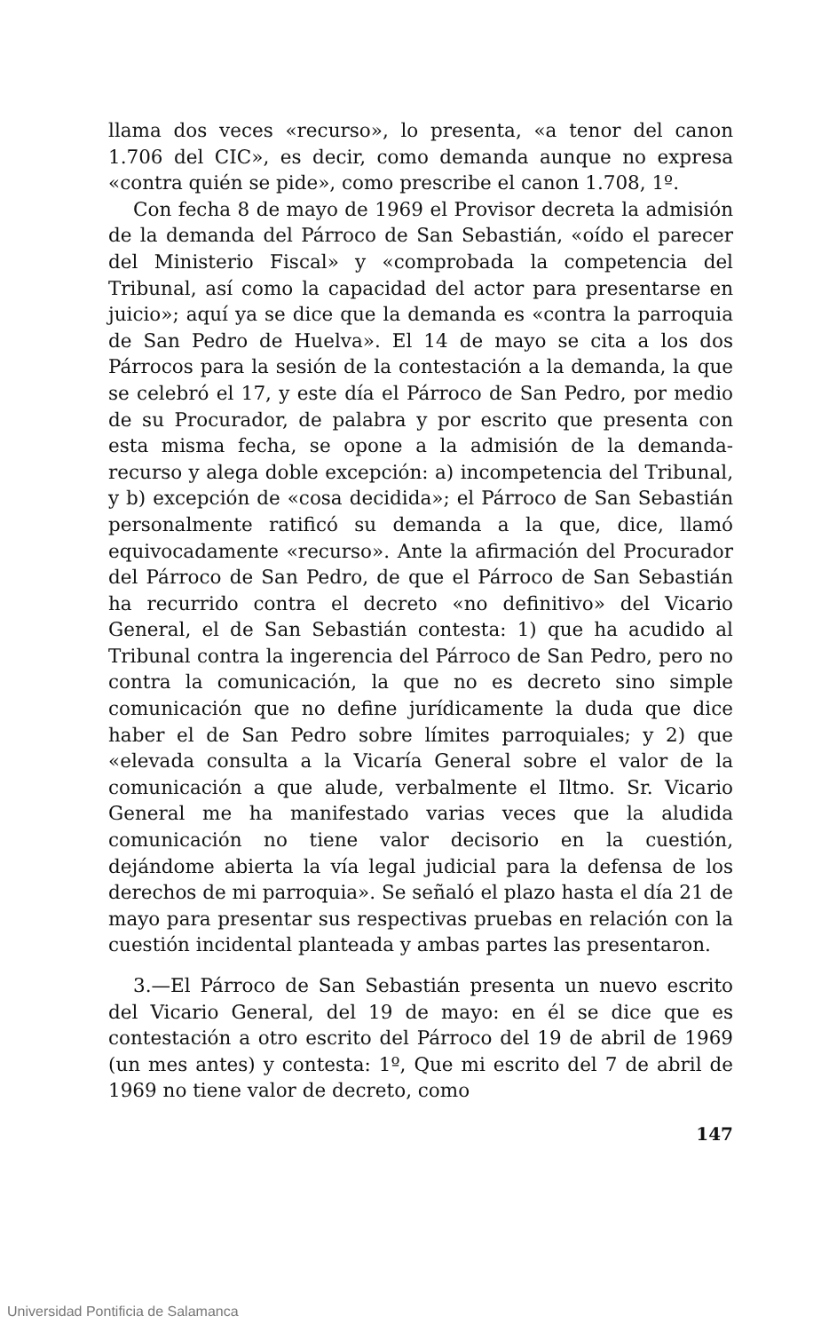llama dos veces «recurso», lo presenta, «a tenor del canon 1.706 del CIC», es decir, como demanda aunque no expresa «contra quién se pide», como prescribe el canon 1.708, 1º.
Con fecha 8 de mayo de 1969 el Provisor decreta la admisión de la demanda del Párroco de San Sebastián, «oído el parecer del Ministerio Fiscal» y «comprobada la competencia del Tribunal, así como la capacidad del actor para presentarse en juicio»; aquí ya se dice que la demanda es «contra la parroquia de San Pedro de Huelva». El 14 de mayo se cita a los dos Párrocos para la sesión de la contestación a la demanda, la que se celebró el 17, y este día el Párroco de San Pedro, por medio de su Procurador, de palabra y por escrito que presenta con esta misma fecha, se opone a la admisión de la demanda-recurso y alega doble excepción: a) incompetencia del Tribunal, y b) excepción de «cosa decidida»; el Párroco de San Sebastián personalmente ratificó su demanda a la que, dice, llamó equivocadamente «recurso». Ante la afirmación del Procurador del Párroco de San Pedro, de que el Párroco de San Sebastián ha recurrido contra el decreto «no definitivo» del Vicario General, el de San Sebastián contesta: 1) que ha acudido al Tribunal contra la ingerencia del Párroco de San Pedro, pero no contra la comunicación, la que no es decreto sino simple comunicación que no define jurídicamente la duda que dice haber el de San Pedro sobre límites parroquiales; y 2) que «elevada consulta a la Vicaría General sobre el valor de la comunicación a que alude, verbalmente el Iltmo. Sr. Vicario General me ha manifestado varias veces que la aludida comunicación no tiene valor decisorio en la cuestión, dejándome abierta la vía legal judicial para la defensa de los derechos de mi parroquia». Se señaló el plazo hasta el día 21 de mayo para presentar sus respectivas pruebas en relación con la cuestión incidental planteada y ambas partes las presentaron.
3.—El Párroco de San Sebastián presenta un nuevo escrito del Vicario General, del 19 de mayo: en él se dice que es contestación a otro escrito del Párroco del 19 de abril de 1969 (un mes antes) y contesta: 1º, Que mi escrito del 7 de abril de 1969 no tiene valor de decreto, como
147
Universidad Pontificia de Salamanca